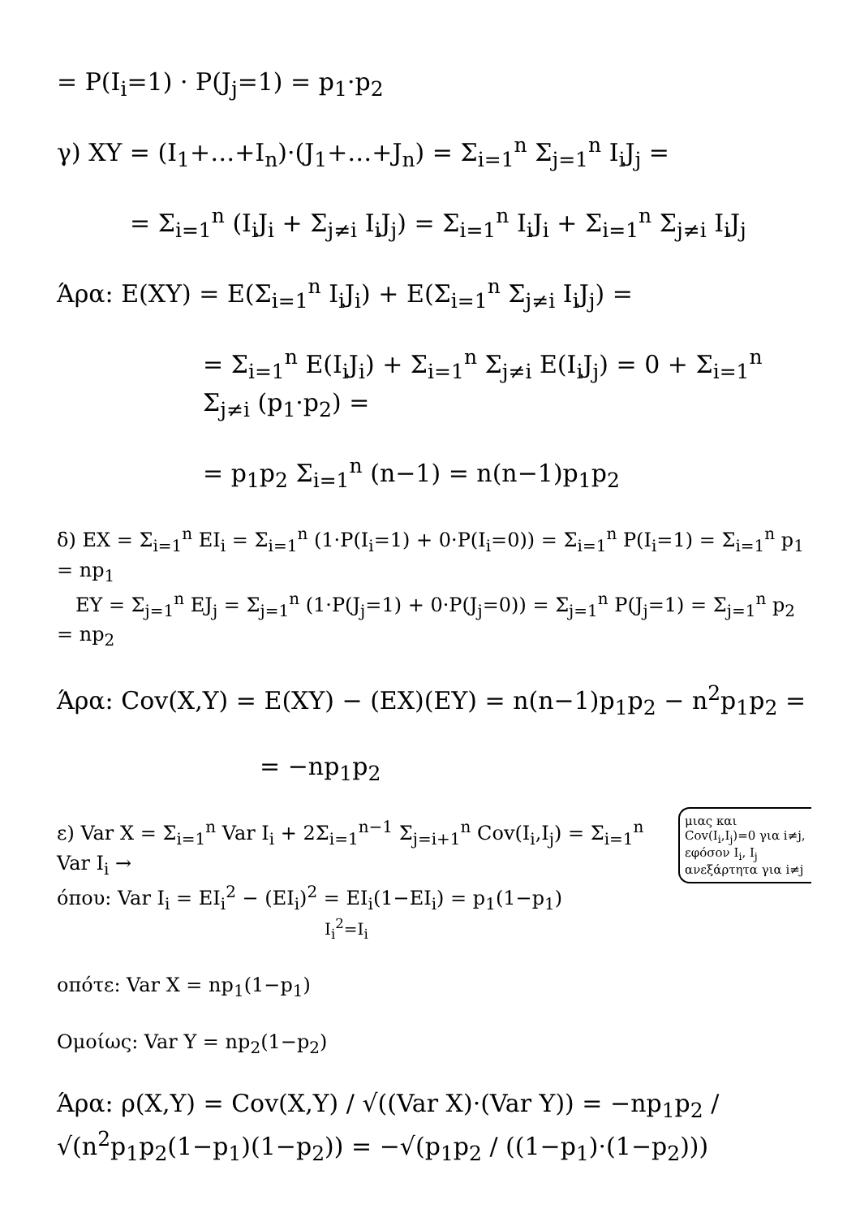= P(I<sub>i</sub>=1) · P(J<sub>j</sub>=1) = p<sub>1</sub>·p<sub>2</sub>
γ) XY = (I<sub>1</sub>+…+I<sub>n</sub>)·(J<sub>1</sub>+…+J<sub>n</sub>) = Σ<sub>i=1</sub><sup>n</sup> Σ<sub>j=1</sub><sup>n</sup> I<sub>i</sub>J<sub>j</sub> =
= Σ<sub>i=1</sub><sup>n</sup> (I<sub>i</sub>J<sub>i</sub> + Σ<sub>j≠i</sub> I<sub>i</sub>J<sub>j</sub>) = Σ<sub>i=1</sub><sup>n</sup> I<sub>i</sub>J<sub>i</sub> + Σ<sub>i=1</sub><sup>n</sup> Σ<sub>j≠i</sub> I<sub>i</sub>J<sub>j</sub>
Άρα: E(XY) = E(Σ<sub>i=1</sub><sup>n</sup> I<sub>i</sub>J<sub>i</sub>) + E(Σ<sub>i=1</sub><sup>n</sup> Σ<sub>j≠i</sub> I<sub>i</sub>J<sub>j</sub>) =
= Σ<sub>i=1</sub><sup>n</sup> E(I<sub>i</sub>J<sub>i</sub>) + Σ<sub>i=1</sub><sup>n</sup> Σ<sub>j≠i</sub> E(I<sub>i</sub>J<sub>j</sub>) = 0 + Σ<sub>i=1</sub><sup>n</sup> Σ<sub>j≠i</sub> (p<sub>1</sub>·p<sub>2</sub>) =
= p<sub>1</sub>p<sub>2</sub> Σ<sub>i=1</sub><sup>n</sup> (n−1) = n(n−1)p<sub>1</sub>p<sub>2</sub>
δ) EX = Σ<sub>i=1</sub><sup>n</sup> EI<sub>i</sub> = Σ<sub>i=1</sub><sup>n</sup> (1·P(I<sub>i</sub>=1) + 0·P(I<sub>i</sub>=0)) = Σ<sub>i=1</sub><sup>n</sup> P(I<sub>i</sub>=1) = Σ<sub>i=1</sub><sup>n</sup> p<sub>1</sub> = np<sub>1</sub>
EY = Σ<sub>j=1</sub><sup>n</sup> EJ<sub>j</sub> = Σ<sub>j=1</sub><sup>n</sup> (1·P(J<sub>j</sub>=1) + 0·P(J<sub>j</sub>=0)) = Σ<sub>j=1</sub><sup>n</sup> P(J<sub>j</sub>=1) = Σ<sub>j=1</sub><sup>n</sup> p<sub>2</sub> = np<sub>2</sub>
Άρα: Cov(X,Y) = E(XY) − (EX)(EY) = n(n−1)p<sub>1</sub>p<sub>2</sub> − n<sup>2</sup>p<sub>1</sub>p<sub>2</sub> =
= −np<sub>1</sub>p<sub>2</sub>
μιας και Cov(I<sub>i</sub>,I<sub>j</sub>)=0 για i≠j, εφόσον I<sub>i</sub>, I<sub>j</sub> ανεξάρτητα για i≠j
ε) Var X = Σ<sub>i=1</sub><sup>n</sup> Var I<sub>i</sub> + 2Σ<sub>i=1</sub><sup>n−1</sup> Σ<sub>j=i+1</sub><sup>n</sup> Cov(I<sub>i</sub>,I<sub>j</sub>) = Σ<sub>i=1</sub><sup>n</sup> Var I<sub>i</sub> →
όπου: Var I<sub>i</sub> = EI<sub>i</sub><sup>2</sup> − (EI<sub>i</sub>)<sup>2</sup> = EI<sub>i</sub>(1−EI<sub>i</sub>) = p<sub>1</sub>(1−p<sub>1</sub>)
I<sub>i</sub><sup>2</sup>=I<sub>i</sub>
οπότε: Var X = np<sub>1</sub>(1−p<sub>1</sub>)
Ομοίως: Var Y = np<sub>2</sub>(1−p<sub>2</sub>)
Άρα: ρ(X,Y) = Cov(X,Y) / √((Var X)·(Var Y)) = −np<sub>1</sub>p<sub>2</sub> / √(n<sup>2</sup>p<sub>1</sub>p<sub>2</sub>(1−p<sub>1</sub>)(1−p<sub>2</sub>)) = −√(p<sub>1</sub>p<sub>2</sub> / ((1−p<sub>1</sub>)·(1−p<sub>2</sub>)))